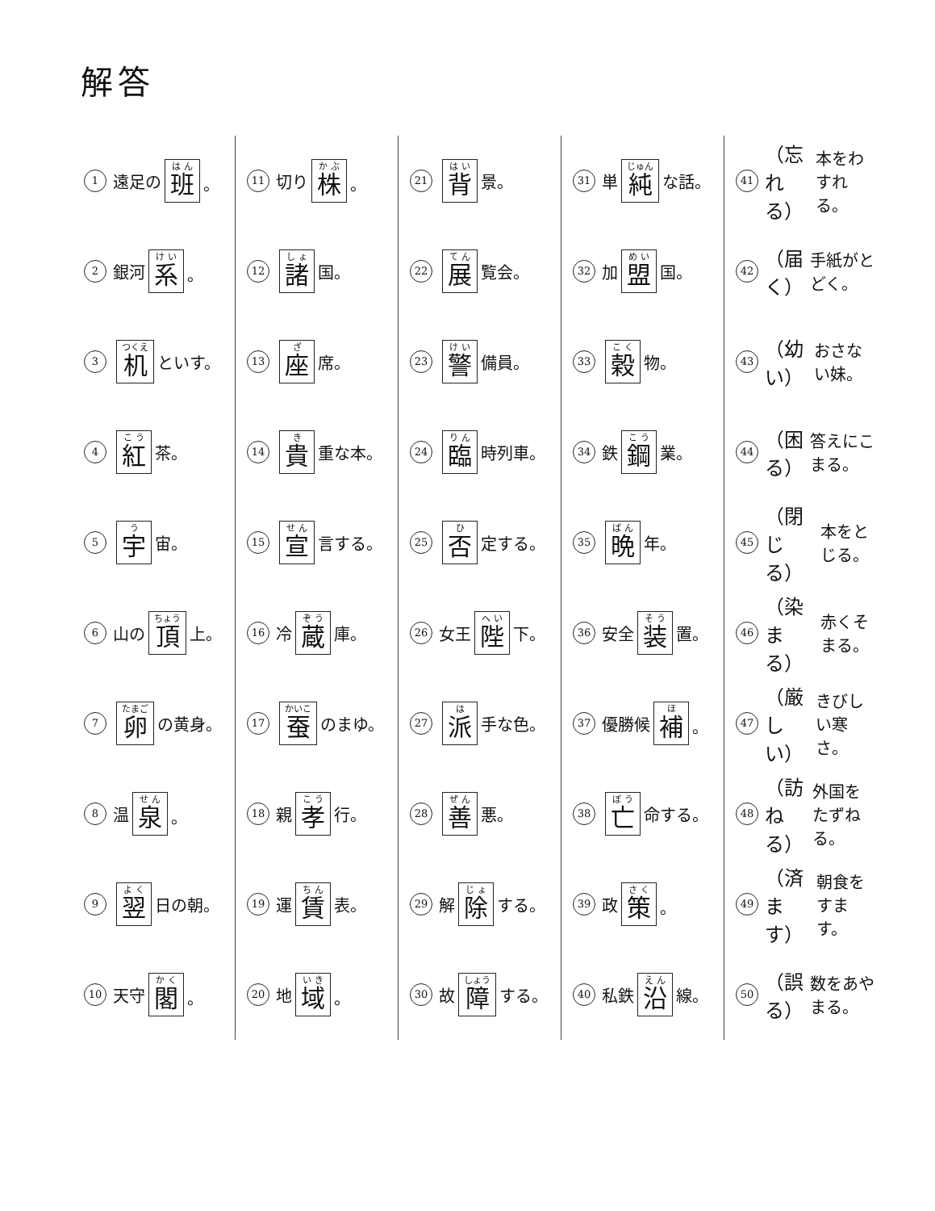解答
1 遠足の 班 。
2 銀河 系 。
3 机 といす。
4 紅 茶。
5 宇 宙。
6 山の 頂 上。
7 卵 の黄身。
8 温 泉 。
9 翌 日の朝。
10 天守 閣 。
11 切り 株 。
12 諸 国。
13 座 席。
14 貴 重な本。
15 宣 言する。
16 冷 蔵 庫。
17 蚕 のまゆ。
18 親 孝 行。
19 運 賃 表。
20 地 域 。
21 背 景。
22 展 覧会。
23 警 備員。
24 臨 時列車。
25 否 定する。
26 女王 陛 下。
27 派 手な色。
28 善 悪。
29 解 除 する。
30 故 障 する。
31 単 純 な話。
32 加 盟 国。
33 穀 物。
34 鉄 鋼 業。
35 晩 年。
36 安全 装 置。
37 優勝候 補 。
38 亡 命する。
39 政 策 。
40 私鉄 沿 線。
41 （忘れる） 本をわすれる。
42 （届く） 手紙がとどく。
43 （幼い） おさない妹。
44 （困る） 答えにこまる。
45 （閉じる） 本をとじる。
46 （染まる） 赤くそまる。
47 （厳しい） きびしい寒さ。
48 （訪ねる） 外国をたずねる。
49 （済ます） 朝食をすます。
50 （誤る） 数をあやまる。